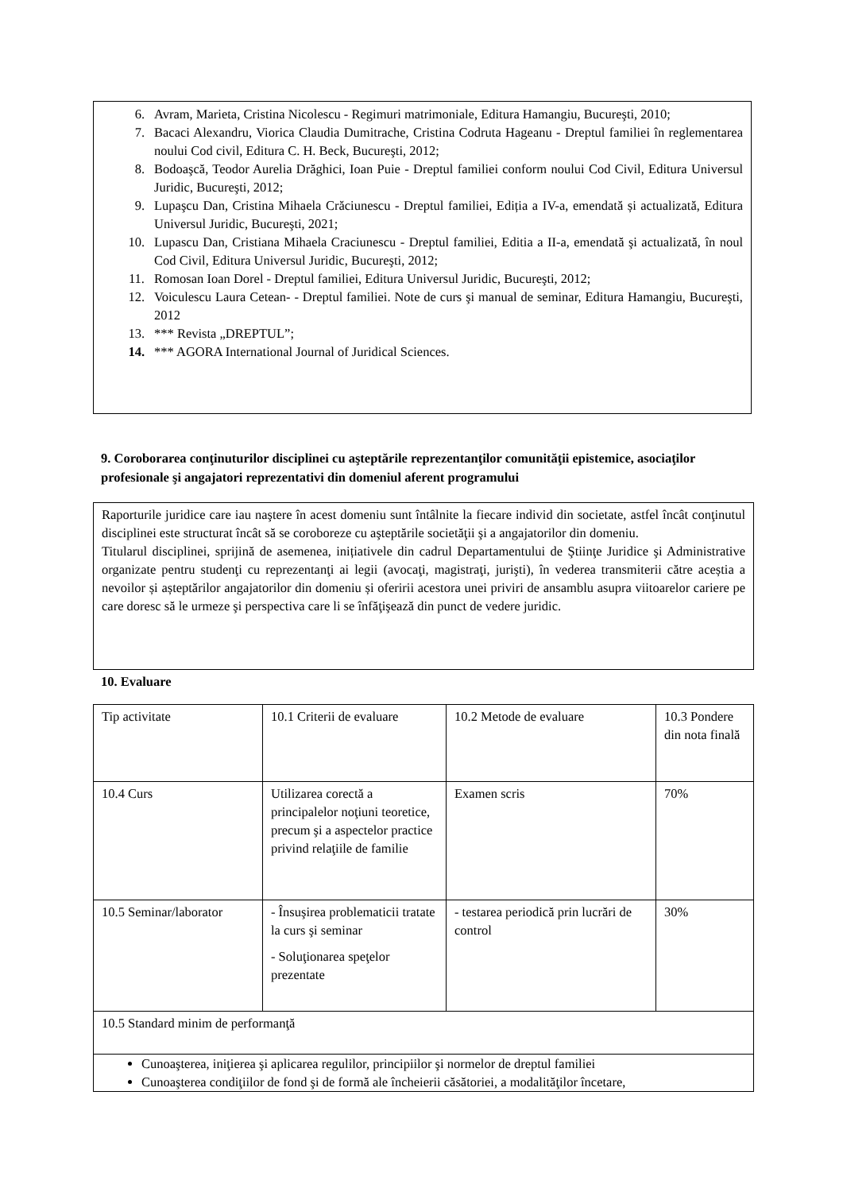6. Avram, Marieta, Cristina Nicolescu - Regimuri matrimoniale, Editura Hamangiu, Bucureşti, 2010;
7. Bacaci Alexandru, Viorica Claudia Dumitrache, Cristina Codruta Hageanu - Dreptul familiei în reglementarea noului Cod civil, Editura C. H. Beck, Bucureşti, 2012;
8. Bodoaşcă, Teodor Aurelia Drăghici, Ioan Puie - Dreptul familiei conform noului Cod Civil, Editura Universul Juridic, Bucureşti, 2012;
9. Lupaşcu Dan, Cristina Mihaela Crăciunescu - Dreptul familiei, Ediția a IV-a, emendată și actualizată, Editura Universul Juridic, Bucureşti, 2021;
10. Lupascu Dan, Cristiana Mihaela Craciunescu - Dreptul familiei, Editia a II-a, emendată şi actualizată, în noul Cod Civil, Editura Universul Juridic, Bucureşti, 2012;
11. Romosan Ioan Dorel - Dreptul familiei, Editura Universul Juridic, Bucureşti, 2012;
12. Voiculescu Laura Cetean- - Dreptul familiei. Note de curs şi manual de seminar, Editura Hamangiu, Bucureşti, 2012
13. *** Revista „DREPTUL”;
14. *** AGORA International Journal of Juridical Sciences.
9. Coroborarea conţinuturilor disciplinei cu aşteptările reprezentanţilor comunităţii epistemice, asociaţilor profesionale şi angajatori reprezentativi din domeniul aferent programului
Raporturile juridice care iau naştere în acest domeniu sunt întâlnite la fiecare individ din societate, astfel încât conţinutul disciplinei este structurat încât să se coroboreze cu aşteptările societăţii şi a angajatorilor din domeniu.
Titularul disciplinei, sprijină de asemenea, inițiativele din cadrul Departamentului de Ştiinţe Juridice şi Administrative organizate pentru studenţi cu reprezentanţi ai legii (avocaţi, magistraţi, jurişti), în vederea transmiterii către aceștia a nevoilor și așteptărilor angajatorilor din domeniu și oferirii acestora unei priviri de ansamblu asupra viitoarelor cariere pe care doresc să le urmeze şi perspectiva care li se înfăţişează din punct de vedere juridic.
10. Evaluare
| Tip activitate | 10.1 Criterii de evaluare | 10.2 Metode de evaluare | 10.3 Pondere din nota finală |
| 10.4 Curs | Utilizarea corectă a principalelor noţiuni teoretice, precum şi a aspectelor practice privind relaţiile de familie | Examen scris | 70% |
| 10.5 Seminar/laborator | - Însuşirea problematicii tratate la curs şi seminar - Soluţionarea speţelor prezentate | - testarea periodică prin lucrări de control | 30% |
| 10.5 Standard minim de performanţă | | | |
| Cunoaşterea, iniţierea şi aplicarea regulilor, principiilor şi normelor de dreptul familiei Cunoaşterea condiţiilor de fond şi de formă ale încheierii căsătoriei, a modalităţilor încetare, | | | |